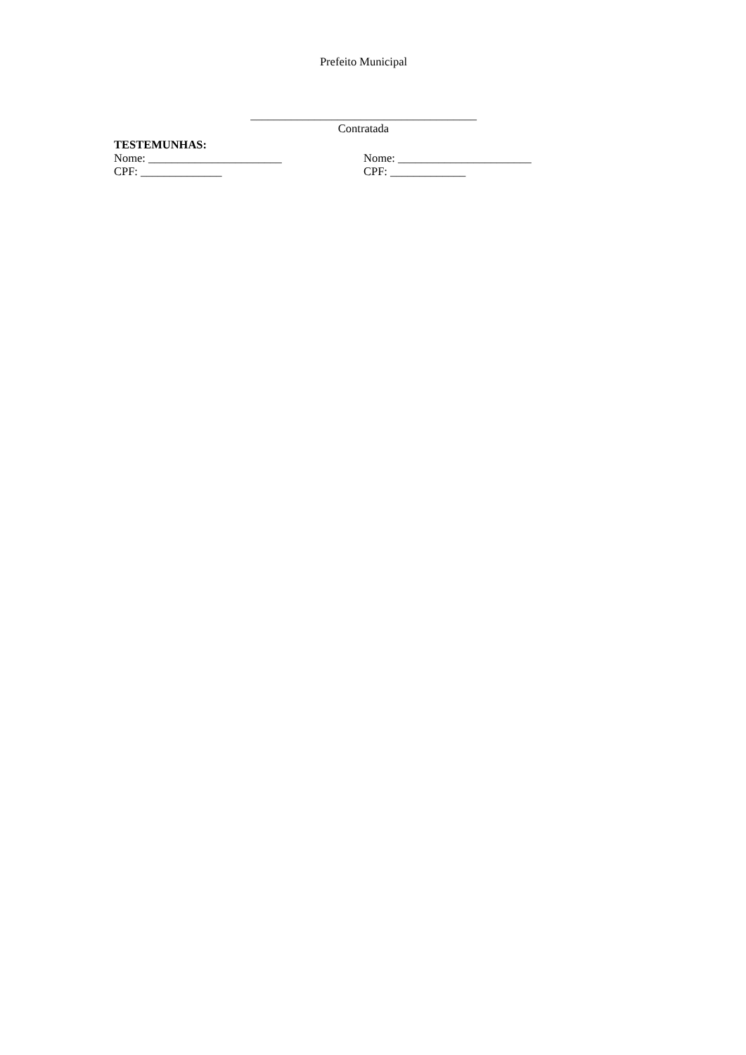Prefeito Municipal
_______________________________________
Contratada
TESTEMUNHAS:
Nome: _______________________ Nome: _______________________
CPF: ______________ CPF: _____________